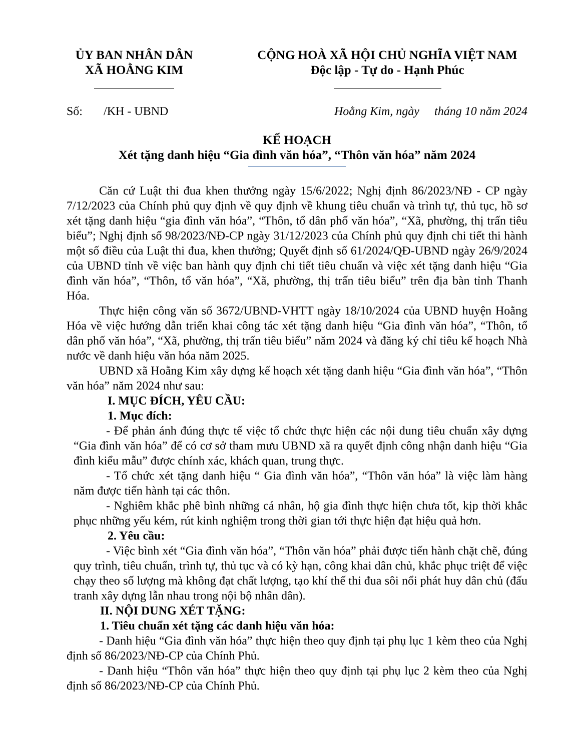ỦY BAN NHÂN DÂN
XÃ HOẰNG KIM
CỘNG HOÀ XÃ HỘI CHỦ NGHĨA VIỆT NAM
Độc lập - Tự do - Hạnh Phúc
Số: /KH - UBND Hoằng Kim, ngày tháng 10 năm 2024
KẾ HOẠCH
Xét tặng danh hiệu “Gia đình văn hóa”, “Thôn văn hóa” năm 2024
Căn cứ Luật thi đua khen thưởng ngày 15/6/2022; Nghị định 86/2023/NĐ - CP ngày 7/12/2023 của Chính phủ quy định về quy định về khung tiêu chuẩn và trình tự, thủ tục, hồ sơ xét tặng danh hiệu “gia đình văn hóa”, “Thôn, tổ dân phố văn hóa”, “Xã, phường, thị trấn tiêu biểu”; Nghị định số 98/2023/NĐ-CP ngày 31/12/2023 của Chính phủ quy định chi tiết thi hành một số điều của Luật thi đua, khen thưởng; Quyết định số 61/2024/QĐ-UBND ngày 26/9/2024 của UBND tỉnh về việc ban hành quy định chi tiết tiêu chuẩn và việc xét tặng danh hiệu “Gia đình văn hóa”, “Thôn, tổ văn hóa”, “Xã, phường, thị trấn tiêu biểu” trên địa bàn tỉnh Thanh Hóa.
Thực hiện công văn số 3672/UBND-VHTT ngày 18/10/2024 của UBND huyện Hoằng Hóa về việc hướng dẫn triển khai công tác xét tặng danh hiệu “Gia đình văn hóa”, “Thôn, tổ dân phố văn hóa”, “Xã, phường, thị trấn tiêu biểu” năm 2024 và đăng ký chỉ tiêu kế hoạch Nhà nước về danh hiệu văn hóa năm 2025.
UBND xã Hoằng Kim xây dựng kế hoạch xét tặng danh hiệu “Gia đình văn hóa”, “Thôn văn hóa” năm 2024 như sau:
I. MỤC ĐÍCH, YÊU CẦU:
1. Mục đích:
- Để phản ánh đúng thực tế việc tổ chức thực hiện các nội dung tiêu chuẩn xây dựng “Gia đình văn hóa” để có cơ sở tham mưu UBND xã ra quyết định công nhận danh hiệu “Gia đình kiểu mẫu” được chính xác, khách quan, trung thực.
- Tổ chức xét tặng danh hiệu “ Gia đình văn hóa”, “Thôn văn hóa” là việc làm hàng năm được tiến hành tại các thôn.
- Nghiêm khắc phê bình những cá nhân, hộ gia đình thực hiện chưa tốt, kịp thời khắc phục những yếu kém, rút kinh nghiệm trong thời gian tới thực hiện đạt hiệu quả hơn.
2. Yêu cầu:
- Việc bình xét “Gia đình văn hóa”, “Thôn văn hóa” phải được tiến hành chặt chẽ, đúng quy trình, tiêu chuẩn, trình tự, thủ tục và có kỳ hạn, công khai dân chủ, khắc phục triệt để việc chạy theo số lượng mà không đạt chất lượng, tạo khí thế thi đua sôi nổi phát huy dân chủ (đấu tranh xây dựng lẫn nhau trong nội bộ nhân dân).
II. NỘI DUNG XÉT TẶNG:
1. Tiêu chuẩn xét tặng các danh hiệu văn hóa:
- Danh hiệu “Gia đình văn hóa” thực hiện theo quy định tại phụ lục 1 kèm theo của Nghị định số 86/2023/NĐ-CP của Chính Phủ.
- Danh hiệu “Thôn văn hóa” thực hiện theo quy định tại phụ lục 2 kèm theo của Nghị định số 86/2023/NĐ-CP của Chính Phủ.